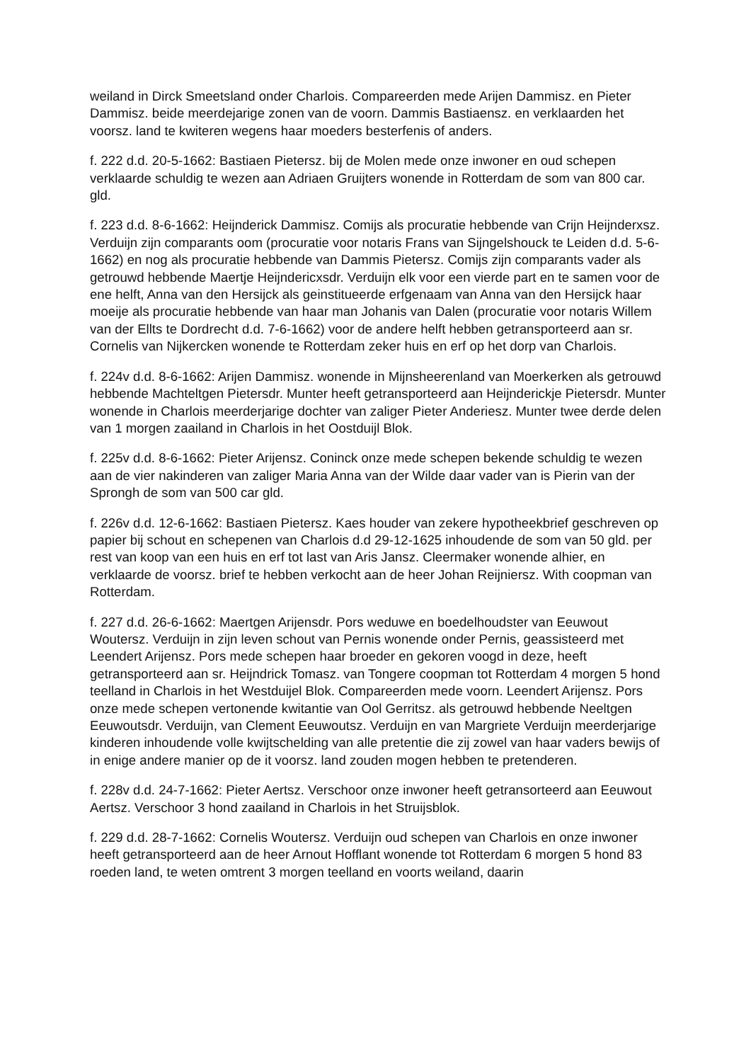weiland in Dirck Smeetsland onder Charlois. Compareerden mede Arijen Dammisz. en Pieter Dammisz. beide meerdejarige zonen van de voorn. Dammis Bastiaensz. en verklaarden het voorsz. land te kwiteren wegens haar moeders besterfenis of anders.
f. 222 d.d. 20-5-1662: Bastiaen Pietersz. bij de Molen mede onze inwoner en oud schepen verklaarde schuldig te wezen aan Adriaen Gruijters wonende in Rotterdam de som van 800 car. gld.
f. 223 d.d. 8-6-1662: Heijnderick Dammisz. Comijs als procuratie hebbende van Crijn Heijnderxsz. Verduijn zijn comparants oom (procuratie voor notaris Frans van Sijngelshouck te Leiden d.d. 5-6-1662) en nog als procuratie hebbende van Dammis Pietersz. Comijs zijn comparants vader als getrouwd hebbende Maertje Heijndericxsdr. Verduijn elk voor een vierde part en te samen voor de ene helft, Anna van den Hersijck als geinstitueerde erfgenaam van Anna van den Hersijck haar moeije als procuratie hebbende van haar man Johanis van Dalen (procuratie voor notaris Willem van der Ellts te Dordrecht d.d. 7-6-1662) voor de andere helft hebben getransporteerd aan sr. Cornelis van Nijkercken wonende te Rotterdam zeker huis en erf op het dorp van Charlois.
f. 224v d.d. 8-6-1662: Arijen Dammisz. wonende in Mijnsheerenland van Moerkerken als getrouwd hebbende Machteltgen Pietersdr. Munter heeft getransporteerd aan Heijnderickje Pietersdr. Munter wonende in Charlois meerderjarige dochter van zaliger Pieter Anderiesz. Munter twee derde delen van 1 morgen zaailand in Charlois in het Oostduijl Blok.
f. 225v d.d. 8-6-1662: Pieter Arijensz. Coninck onze mede schepen bekende schuldig te wezen aan de vier nakinderen van zaliger Maria Anna van der Wilde daar vader van is Pierin van der Sprongh de som van 500 car gld.
f. 226v d.d. 12-6-1662: Bastiaen Pietersz. Kaes houder van zekere hypotheekbrief geschreven op papier bij schout en schepenen van Charlois d.d 29-12-1625 inhoudende de som van 50 gld. per rest van koop van een huis en erf tot last van Aris Jansz. Cleermaker wonende alhier, en verklaarde de voorsz. brief te hebben verkocht aan de heer Johan Reijniersz. With coopman van Rotterdam.
f. 227 d.d. 26-6-1662: Maertgen Arijensdr. Pors weduwe en boedelhoudster van Eeuwout Woutersz. Verduijn in zijn leven schout van Pernis wonende onder Pernis, geassisteerd met Leendert Arijensz. Pors mede schepen haar broeder en gekoren voogd in deze, heeft getransporteerd aan sr. Heijndrick Tomasz. van Tongere coopman tot Rotterdam 4 morgen 5 hond teelland in Charlois in het Westduijel Blok. Compareerden mede voorn. Leendert Arijensz. Pors onze mede schepen vertonende kwitantie van Ool Gerritsz. als getrouwd hebbende Neeltgen Eeuwoutsdr. Verduijn, van Clement Eeuwoutsz. Verduijn en van Margriete Verduijn meerderjarige kinderen inhoudende volle kwijtschelding van alle pretentie die zij zowel van haar vaders bewijs of in enige andere manier op de it voorsz. land zouden mogen hebben te pretenderen.
f. 228v d.d. 24-7-1662: Pieter Aertsz. Verschoor onze inwoner heeft getransorteerd aan Eeuwout Aertsz. Verschoor 3 hond zaailand in Charlois in het Struijsblok.
f. 229 d.d. 28-7-1662: Cornelis Woutersz. Verduijn oud schepen van Charlois en onze inwoner heeft getransporteerd aan de heer Arnout Hofflant wonende tot Rotterdam 6 morgen 5 hond 83 roeden land, te weten omtrent 3 morgen teelland en voorts weiland, daarin